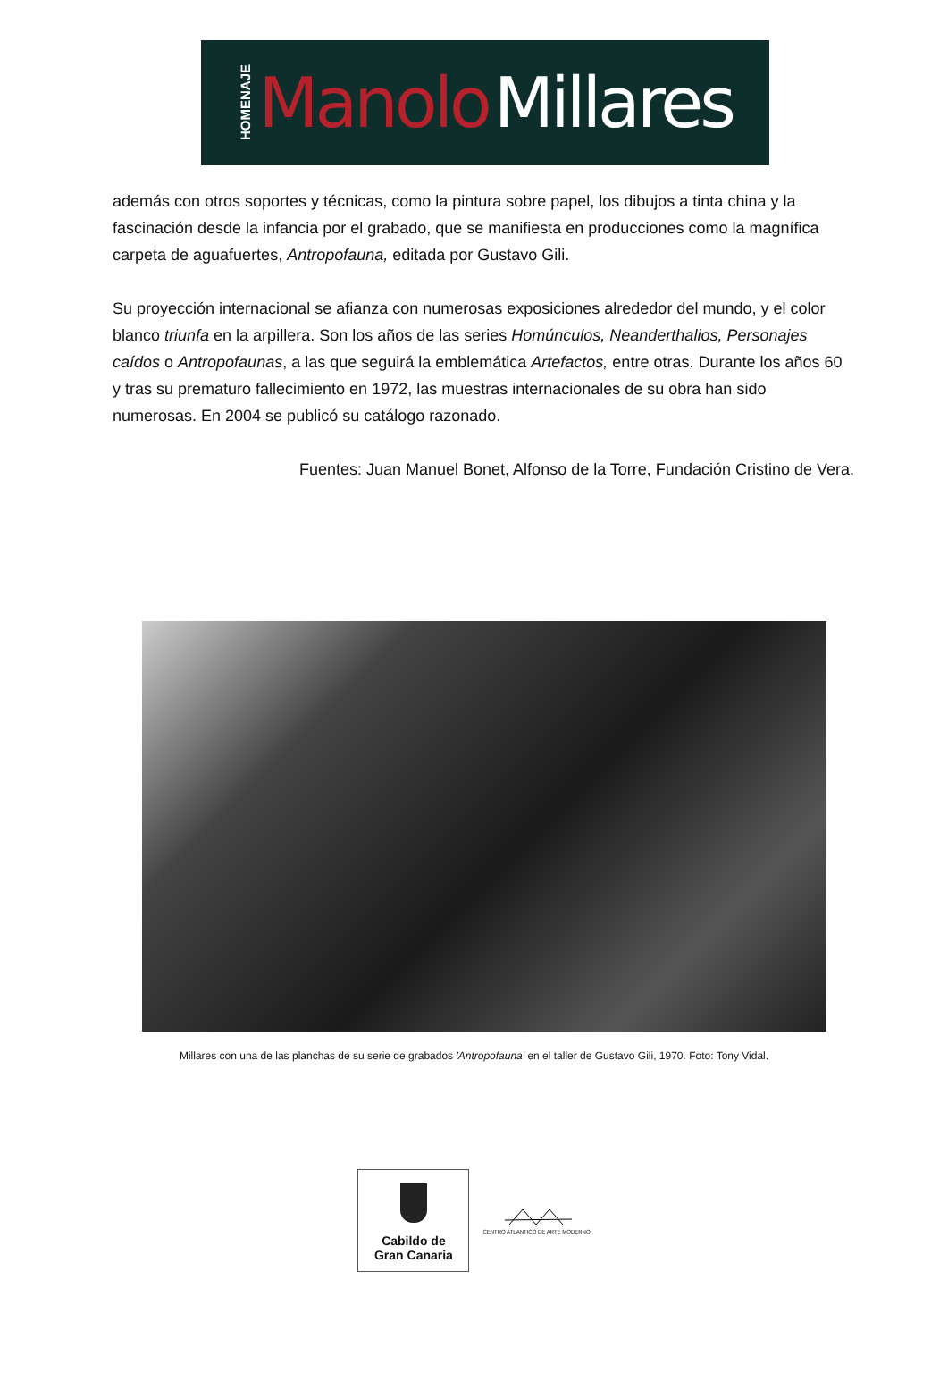HOMENAJE Manolo Millares
además con otros soportes y técnicas, como la pintura sobre papel, los dibujos a tinta china y la fascinación desde la infancia por el grabado, que se manifiesta en producciones como la magnífica carpeta de aguafuertes, Antropofauna, editada por Gustavo Gili.
Su proyección internacional se afianza con numerosas exposiciones alrededor del mundo, y el color blanco triunfa en la arpillera. Son los años de las series Homúnculos, Neanderthalios, Personajes caídos o Antropofaunas, a las que seguirá la emblemática Artefactos, entre otras. Durante los años 60 y tras su prematuro fallecimiento en 1972, las muestras internacionales de su obra han sido numerosas. En 2004 se publicó su catálogo razonado.
Fuentes: Juan Manuel Bonet, Alfonso de la Torre, Fundación Cristino de Vera.
Millares con una de las planchas de su serie de grabados 'Antropofauna' en el taller de Gustavo Gili, 1970. Foto: Tony Vidal.
Cabildo de
Gran Canaria
CENTRO ATLANTICO DE ARTE MODERNO